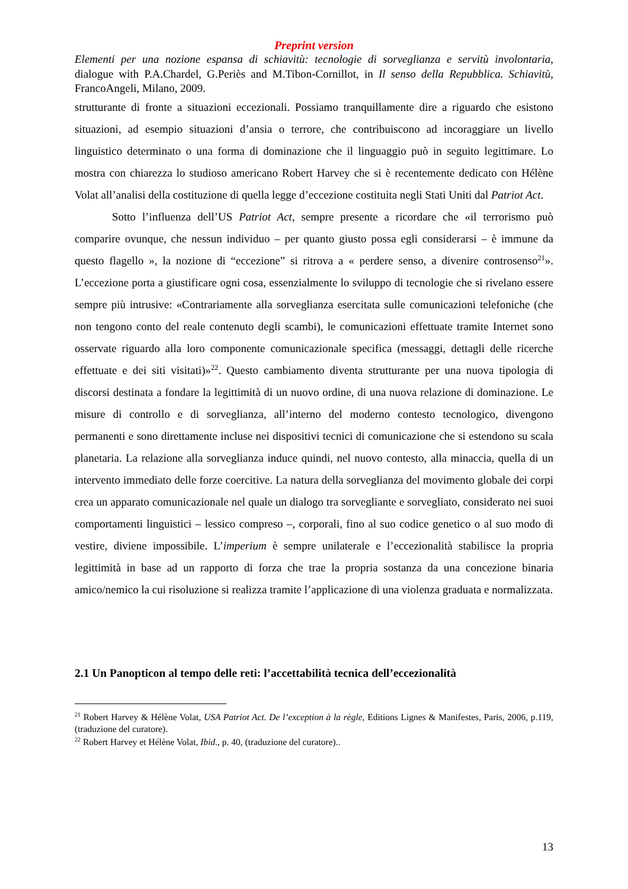Preprint version
Elementi per una nozione espansa di schiavitù: tecnologie di sorveglianza e servitù involontaria, dialogue with P.A.Chardel, G.Periès and M.Tibon-Cornillot, in Il senso della Repubblica. Schiavitù, FrancoAngeli, Milano, 2009.
strutturante di fronte a situazioni eccezionali. Possiamo tranquillamente dire a riguardo che esistono situazioni, ad esempio situazioni d’ansia o terrore, che contribuiscono ad incoraggiare un livello linguistico determinato o una forma di dominazione che il linguaggio può in seguito legittimare. Lo mostra con chiarezza lo studioso americano Robert Harvey che si è recentemente dedicato con Hélène Volat all’analisi della costituzione di quella legge d’eccezione costituita negli Stati Uniti dal Patriot Act.
Sotto l’influenza dell’US Patriot Act, sempre presente a ricordare che «il terrorismo può comparire ovunque, che nessun individuo – per quanto giusto possa egli considerarsi – è immune da questo flagello », la nozione di “eccezione” si ritrova a « perdere senso, a divenire controsenso<sup>21</sup>». L’eccezione porta a giustificare ogni cosa, essenzialmente lo sviluppo di tecnologie che si rivelano essere sempre più intrusive: «Contrariamente alla sorveglianza esercitata sulle comunicazioni telefoniche (che non tengono conto del reale contenuto degli scambi), le comunicazioni effettuate tramite Internet sono osservate riguardo alla loro componente comunicazionale specifica (messaggi, dettagli delle ricerche effettuate e dei siti visitati)»<sup>22</sup>. Questo cambiamento diventa strutturante per una nuova tipologia di discorsi destinata a fondare la legittimità di un nuovo ordine, di una nuova relazione di dominazione. Le misure di controllo e di sorveglianza, all’interno del moderno contesto tecnologico, divengono permanenti e sono direttamente incluse nei dispositivi tecnici di comunicazione che si estendono su scala planetaria. La relazione alla sorveglianza induce quindi, nel nuovo contesto, alla minaccia, quella di un intervento immediato delle forze coercitive. La natura della sorveglianza del movimento globale dei corpi crea un apparato comunicazionale nel quale un dialogo tra sorvegliante e sorvegliato, considerato nei suoi comportamenti linguistici – lessico compreso –, corporali, fino al suo codice genetico o al suo modo di vestire, diviene impossibile. L’imperium è sempre unilaterale e l’eccezionalità stabilisce la propria legittimità in base ad un rapporto di forza che trae la propria sostanza da una concezione binaria amico/nemico la cui risoluzione si realizza tramite l’applicazione di una violenza graduata e normalizzata.
2.1 Un Panopticon al tempo delle reti: l’accettabilità tecnica dell’eccezionalità
<sup>21</sup> Robert Harvey & Hélène Volat, USA Patriot Act. De l’exception à la règle, Editions Lignes & Manifestes, Paris, 2006, p.119, (traduzione del curatore).
<sup>22</sup> Robert Harvey et Hélène Volat, Ibid., p. 40, (traduzione del curatore)..
13